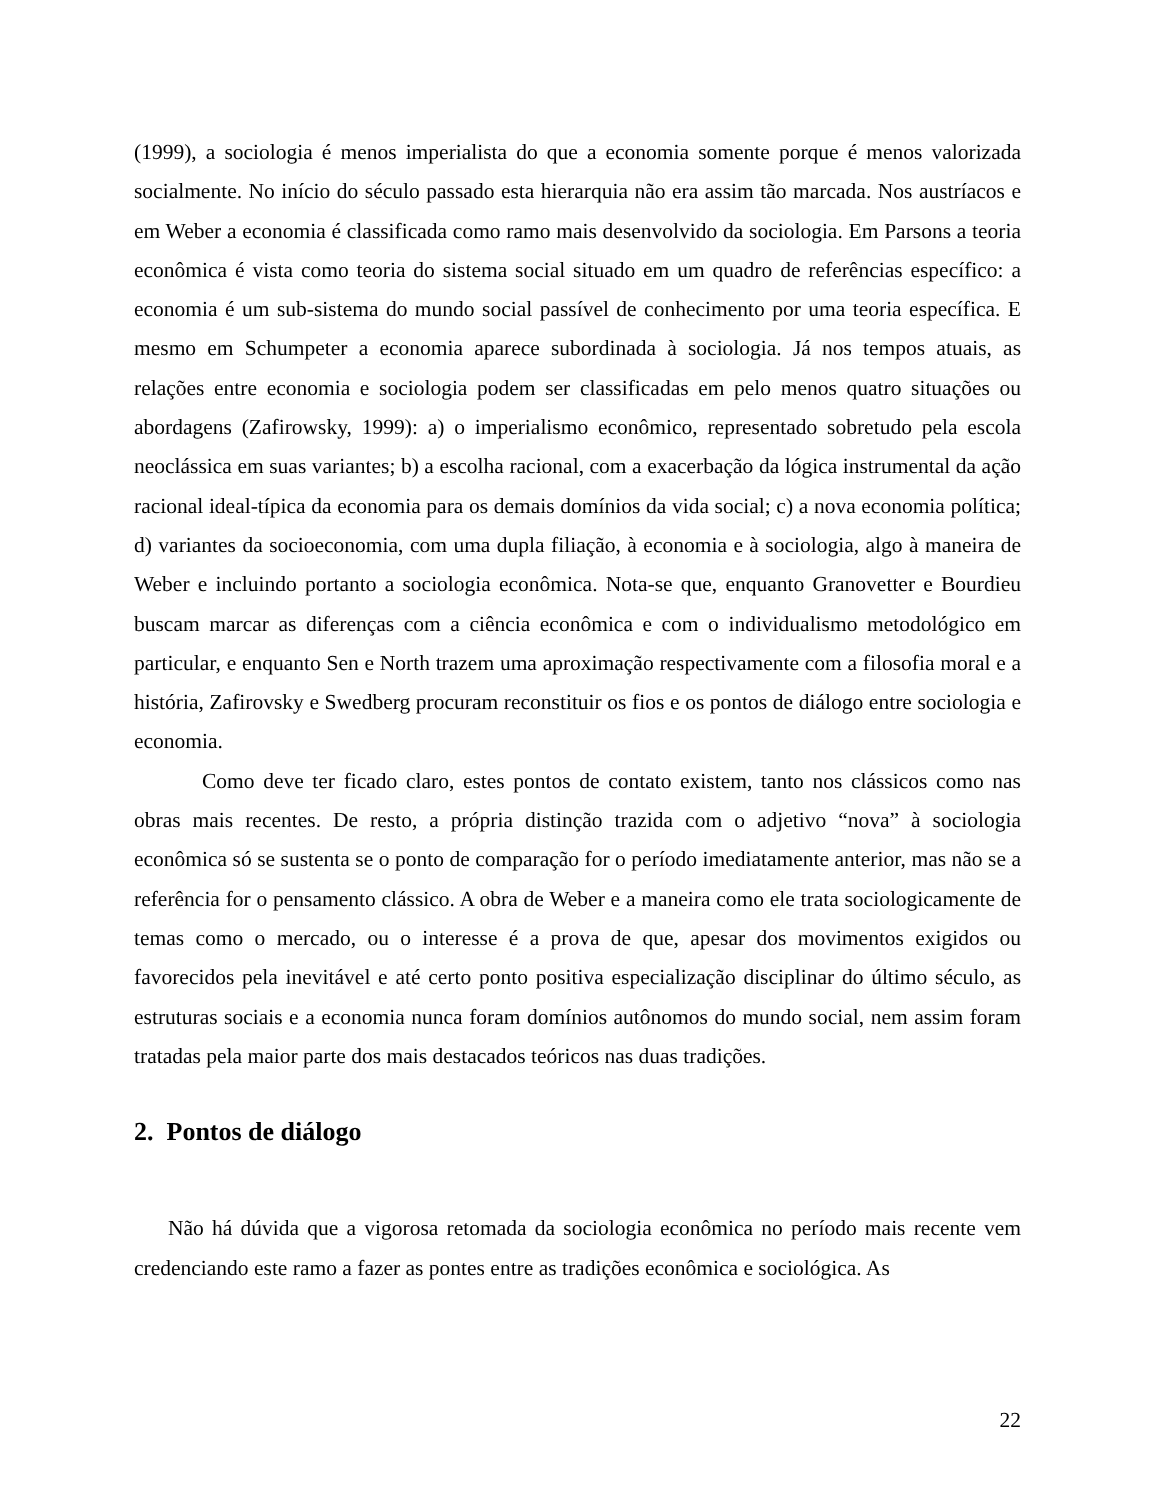(1999), a sociologia é menos imperialista do que a economia somente porque é menos valorizada socialmente. No início do século passado esta hierarquia não era assim tão marcada. Nos austríacos e em Weber a economia é classificada como ramo mais desenvolvido da sociologia. Em Parsons a teoria econômica é vista como teoria do sistema social situado em um quadro de referências específico: a economia é um sub-sistema do mundo social passível de conhecimento por uma teoria específica. E mesmo em Schumpeter a economia aparece subordinada à sociologia. Já nos tempos atuais, as relações entre economia e sociologia podem ser classificadas em pelo menos quatro situações ou abordagens (Zafirowsky, 1999): a) o imperialismo econômico, representado sobretudo pela escola neoclássica em suas variantes; b) a escolha racional, com a exacerbação da lógica instrumental da ação racional ideal-típica da economia para os demais domínios da vida social; c) a nova economia política; d) variantes da socioeconomia, com uma dupla filiação, à economia e à sociologia, algo à maneira de Weber e incluindo portanto a sociologia econômica. Nota-se que, enquanto Granovetter e Bourdieu buscam marcar as diferenças com a ciência econômica e com o individualismo metodológico em particular, e enquanto Sen e North trazem uma aproximação respectivamente com a filosofia moral e a história, Zafirovsky e Swedberg procuram reconstituir os fios e os pontos de diálogo entre sociologia e economia.
Como deve ter ficado claro, estes pontos de contato existem, tanto nos clássicos como nas obras mais recentes. De resto, a própria distinção trazida com o adjetivo “nova” à sociologia econômica só se sustenta se o ponto de comparação for o período imediatamente anterior, mas não se a referência for o pensamento clássico. A obra de Weber e a maneira como ele trata sociologicamente de temas como o mercado, ou o interesse é a prova de que, apesar dos movimentos exigidos ou favorecidos pela inevitável e até certo ponto positiva especialização disciplinar do último século, as estruturas sociais e a economia nunca foram domínios autônomos do mundo social, nem assim foram tratadas pela maior parte dos mais destacados teóricos nas duas tradições.
2. Pontos de diálogo
Não há dúvida que a vigorosa retomada da sociologia econômica no período mais recente vem credenciando este ramo a fazer as pontes entre as tradições econômica e sociológica. As
22